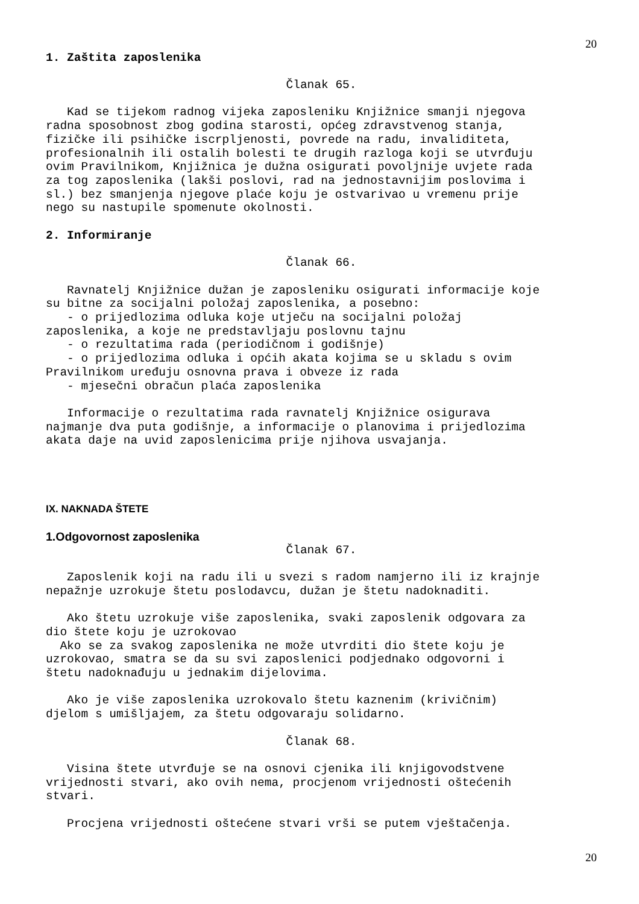20
1. Zaštita zaposlenika
Članak 65.
Kad se tijekom radnog vijeka zaposleniku Knjižnice smanji njegova radna sposobnost zbog godina starosti, općeg zdravstvenog stanja, fizičke ili psihičke iscrpljenosti, povrede na radu, invaliditeta, profesionalnih ili ostalih bolesti te drugih razloga koji se utvrđuju ovim Pravilnikom, Knjižnica je dužna osigurati povoljnije uvjete rada za tog zaposlenika (lakši poslovi, rad na jednostavnijim poslovima i sl.) bez smanjenja njegove plaće koju je ostvarivao u vremenu prije nego su nastupile spomenute okolnosti.
2. Informiranje
Članak 66.
Ravnatelj Knjižnice dužan je zaposleniku osigurati informacije koje su bitne za socijalni položaj zaposlenika, a posebno: - o prijedlozima odluka koje utječu na socijalni položaj zaposlenika, a koje ne predstavljaju poslovnu tajnu - o rezultatima rada (periodičnom i godišnje) - o prijedlozima odluka i općih akata kojima se u skladu s ovim Pravilnikom uređuju osnovna prava i obveze iz rada - mjesečni obračun plaća zaposlenika
Informacije o rezultatima rada ravnatelj Knjižnice osigurava najmanje dva puta godišnje, a informacije o planovima i prijedlozima akata daje na uvid zaposlenicima prije njihova usvajanja.
IX. NAKNADA ŠTETE
1.Odgovornost zaposlenika
Članak 67.
Zaposlenik koji na radu ili u svezi s radom namjerno ili iz krajnje nepažnje uzrokuje štetu poslodavcu, dužan je štetu nadoknaditi.
Ako štetu uzrokuje više zaposlenika, svaki zaposlenik odgovara za dio štete koju je uzrokovao Ako se za svakog zaposlenika ne može utvrditi dio štete koju je uzrokovao, smatra se da su svi zaposlenici podjednako odgovorni i štetu nadoknađuju u jednakim dijelovima.
Ako je više zaposlenika uzrokovalo štetu kaznenim (krivičnim) djelom s umišljajem, za štetu odgovaraju solidarno.
Članak 68.
Visina štete utvrđuje se na osnovi cjenika ili knjigovodstvene vrijednosti stvari, ako ovih nema, procjenom vrijednosti oštećenih stvari.
Procjena vrijednosti oštećene stvari vrši se putem vještačenja.
20